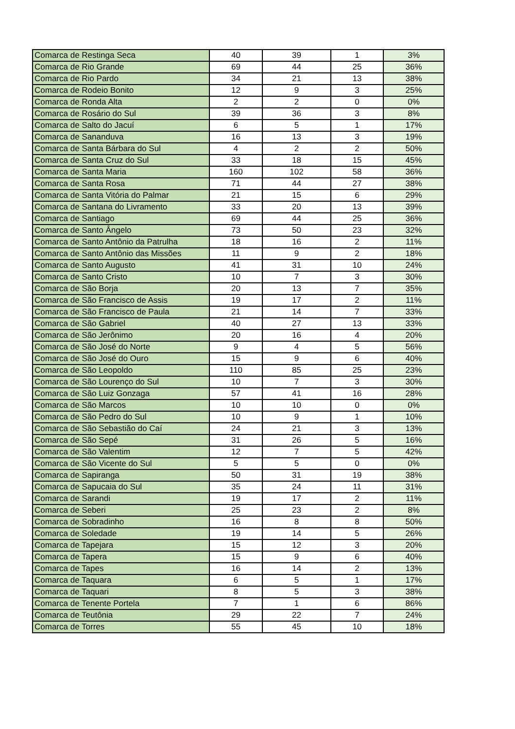| Comarca de Restinga Seca | 40 | 39 | 1 | 3% |
| Comarca de Rio Grande | 69 | 44 | 25 | 36% |
| Comarca de Rio Pardo | 34 | 21 | 13 | 38% |
| Comarca de Rodeio Bonito | 12 | 9 | 3 | 25% |
| Comarca de Ronda Alta | 2 | 2 | 0 | 0% |
| Comarca de Rosário do Sul | 39 | 36 | 3 | 8% |
| Comarca de Salto do Jacuí | 6 | 5 | 1 | 17% |
| Comarca de Sananduva | 16 | 13 | 3 | 19% |
| Comarca de Santa Bárbara do Sul | 4 | 2 | 2 | 50% |
| Comarca de Santa Cruz do Sul | 33 | 18 | 15 | 45% |
| Comarca de Santa Maria | 160 | 102 | 58 | 36% |
| Comarca de Santa Rosa | 71 | 44 | 27 | 38% |
| Comarca de Santa Vitória do Palmar | 21 | 15 | 6 | 29% |
| Comarca de Santana do Livramento | 33 | 20 | 13 | 39% |
| Comarca de Santiago | 69 | 44 | 25 | 36% |
| Comarca de Santo Ângelo | 73 | 50 | 23 | 32% |
| Comarca de Santo Antônio da Patrulha | 18 | 16 | 2 | 11% |
| Comarca de Santo Antônio das Missões | 11 | 9 | 2 | 18% |
| Comarca de Santo Augusto | 41 | 31 | 10 | 24% |
| Comarca de Santo Cristo | 10 | 7 | 3 | 30% |
| Comarca de São Borja | 20 | 13 | 7 | 35% |
| Comarca de São Francisco de Assis | 19 | 17 | 2 | 11% |
| Comarca de São Francisco de Paula | 21 | 14 | 7 | 33% |
| Comarca de São Gabriel | 40 | 27 | 13 | 33% |
| Comarca de São Jerônimo | 20 | 16 | 4 | 20% |
| Comarca de São José do Norte | 9 | 4 | 5 | 56% |
| Comarca de São José do Ouro | 15 | 9 | 6 | 40% |
| Comarca de São Leopoldo | 110 | 85 | 25 | 23% |
| Comarca de São Lourenço do Sul | 10 | 7 | 3 | 30% |
| Comarca de São Luiz Gonzaga | 57 | 41 | 16 | 28% |
| Comarca de São Marcos | 10 | 10 | 0 | 0% |
| Comarca de São Pedro do Sul | 10 | 9 | 1 | 10% |
| Comarca de São Sebastião do Caí | 24 | 21 | 3 | 13% |
| Comarca de São Sepé | 31 | 26 | 5 | 16% |
| Comarca de São Valentim | 12 | 7 | 5 | 42% |
| Comarca de São Vicente do Sul | 5 | 5 | 0 | 0% |
| Comarca de Sapiranga | 50 | 31 | 19 | 38% |
| Comarca de Sapucaia do Sul | 35 | 24 | 11 | 31% |
| Comarca de Sarandi | 19 | 17 | 2 | 11% |
| Comarca de Seberi | 25 | 23 | 2 | 8% |
| Comarca de Sobradinho | 16 | 8 | 8 | 50% |
| Comarca de Soledade | 19 | 14 | 5 | 26% |
| Comarca de Tapejara | 15 | 12 | 3 | 20% |
| Comarca de Tapera | 15 | 9 | 6 | 40% |
| Comarca de Tapes | 16 | 14 | 2 | 13% |
| Comarca de Taquara | 6 | 5 | 1 | 17% |
| Comarca de Taquari | 8 | 5 | 3 | 38% |
| Comarca de Tenente Portela | 7 | 1 | 6 | 86% |
| Comarca de Teutônia | 29 | 22 | 7 | 24% |
| Comarca de Torres | 55 | 45 | 10 | 18% |